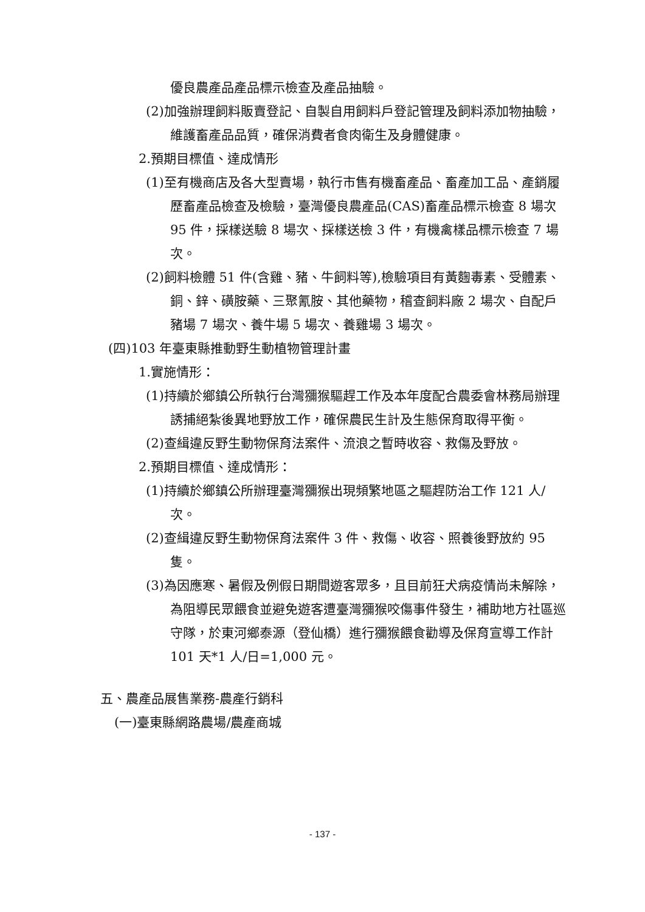優良農產品產品標示檢查及產品抽驗。
(2)加強辦理飼料販賣登記、自製自用飼料戶登記管理及飼料添加物抽驗，維護畜產品品質，確保消費者食肉衛生及身體健康。
2.預期目標值、達成情形
(1)至有機商店及各大型賣場，執行市售有機畜產品、畜產加工品、產銷履歷畜產品檢查及檢驗，臺灣優良農產品(CAS)畜產品標示檢查 8 場次 95 件，採樣送驗 8 場次、採樣送檢 3 件，有機禽樣品標示檢查 7 場次。
(2)飼料檢體 51 件(含雞、豬、牛飼料等),檢驗項目有黃麴毒素、受體素、銅、鋅、磺胺藥、三聚氰胺、其他藥物，稽查飼料廠 2 場次、自配戶豬場 7 場次、養牛場 5 場次、養雞場 3 場次。
(四)103 年臺東縣推動野生動植物管理計畫
1.實施情形：
(1)持續於鄉鎮公所執行台灣獼猴驅趕工作及本年度配合農委會林務局辦理誘捕絕紮後異地野放工作，確保農民生計及生態保育取得平衡。
(2)查緝違反野生動物保育法案件、流浪之暫時收容、救傷及野放。
2.預期目標值、達成情形：
(1)持續於鄉鎮公所辦理臺灣獼猴出現頻繁地區之驅趕防治工作 121 人/次。
(2)查緝違反野生動物保育法案件 3 件、救傷、收容、照養後野放約 95 隻。
(3)為因應寒、暑假及例假日期間遊客眾多，且目前狂犬病疫情尚未解除，為阻導民眾餵食並避免遊客遭臺灣獼猴咬傷事件發生，補助地方社區巡守隊，於東河鄉泰源（登仙橋）進行獼猴餵食勸導及保育宣導工作計 101 天*1 人/日=1,000 元。
五、農產品展售業務-農產行銷科
(一)臺東縣網路農場/農產商城
- 137 -